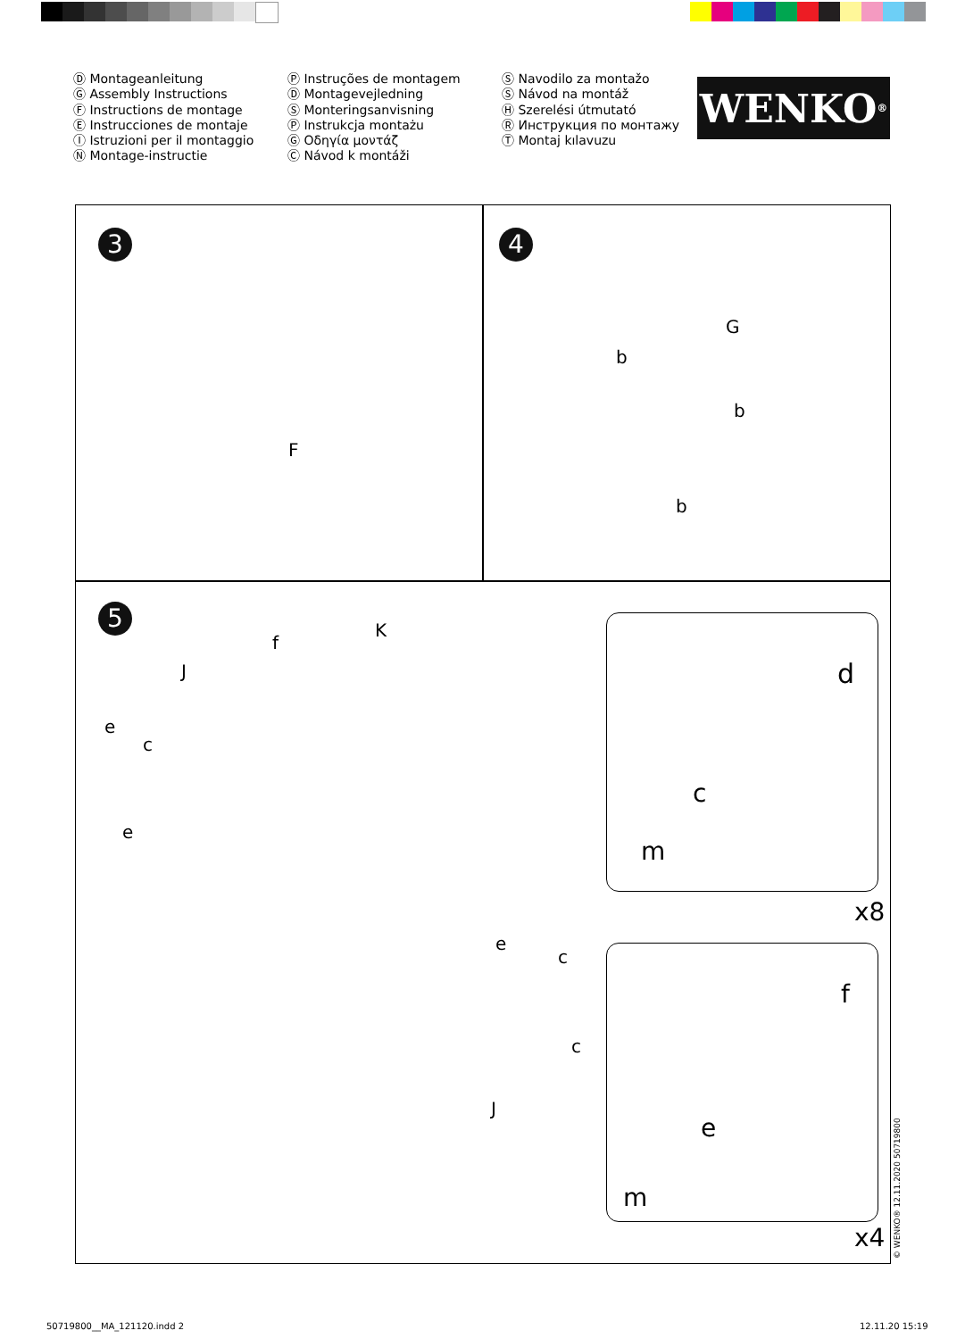Ⓓ Montageanleitung
Ⓖ Assembly Instructions
Ⓕ Instructions de montage
Ⓔ Instrucciones de montaje
Ⓘ Istruzioni per il montaggio
Ⓝ Montage-instructie
Ⓟ Instruções de montagem
Ⓓ Montagevejledning
Ⓢ Monteringsanvisning
Ⓟ Instrukcja montażu
Ⓖ Οδηγία μοντάζ
Ⓒ Návod k montáži
Ⓢ Navodilo za montažo
Ⓢ Návod na montáž
Ⓗ Szerelési útmutató
Ⓡ Инструкция по монтажу
Ⓣ Montaj kılavuzu
WENKO<sup>®</sup>
3 4
5
F
G
b
b
b
K
J
f
e
c
e
J
e
c
c
d
c
m
x8
f
e
m
x4
© WENKO® 12.11.2020 50719800
50719800__MA_121120.indd 2 12.11.20 15:19